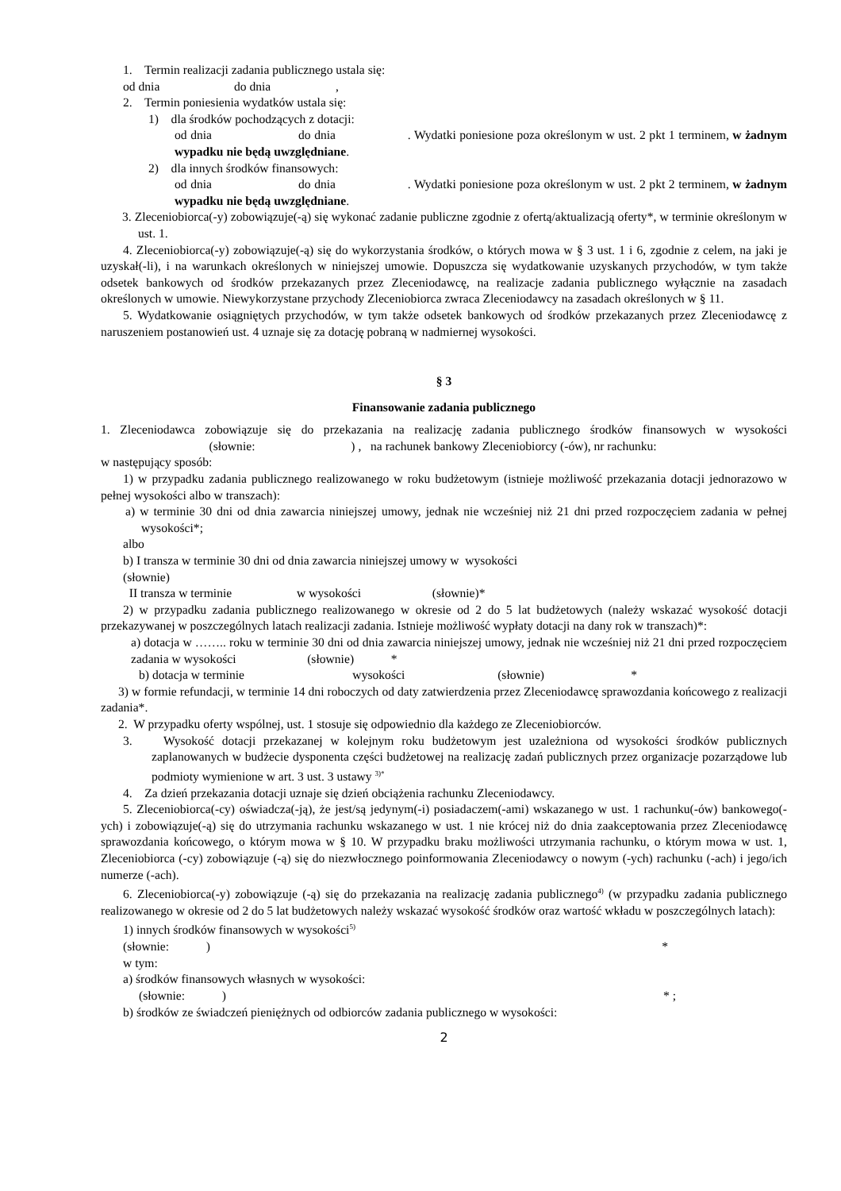1. Termin realizacji zadania publicznego ustala się:
od dnia do dnia ,
2. Termin poniesienia wydatków ustala się:
1) dla środków pochodzących z dotacji:
od dnia do dnia . Wydatki poniesione poza określonym w ust. 2 pkt 1 terminem, w żadnym wypadku nie będą uwzględniane.
2) dla innych środków finansowych:
od dnia do dnia . Wydatki poniesione poza określonym w ust. 2 pkt 2 terminem, w żadnym wypadku nie będą uwzględniane.
3. Zleceniobiorca(-y) zobowiązuje(-ą) się wykonać zadanie publiczne zgodnie z ofertą/aktualizacją oferty*, w terminie określonym w ust. 1.
4. Zleceniobiorca(-y) zobowiązuje(-ą) się do wykorzystania środków, o których mowa w § 3 ust. 1 i 6, zgodnie z celem, na jaki je uzyskał(-li), i na warunkach określonych w niniejszej umowie. Dopuszcza się wydatkowanie uzyskanych przychodów, w tym także odsetek bankowych od środków przekazanych przez Zleceniodawcę, na realizacje zadania publicznego wyłącznie na zasadach określonych w umowie. Niewykorzystane przychody Zleceniobiorca zwraca Zleceniodawcy na zasadach określonych w § 11.
5. Wydatkowanie osiągniętych przychodów, w tym także odsetek bankowych od środków przekazanych przez Zleceniodawcę z naruszeniem postanowień ust. 4 uznaje się za dotację pobraną w nadmiernej wysokości.
§ 3
Finansowanie zadania publicznego
1. Zleceniodawca zobowiązuje się do przekazania na realizację zadania publicznego środków finansowych w wysokości (słownie: ) , na rachunek bankowy Zleceniobiorcy (-ów), nr rachunku:
w następujący sposób:
1) w przypadku zadania publicznego realizowanego w roku budżetowym (istnieje możliwość przekazania dotacji jednorazowo w pełnej wysokości albo w transzach):
a) w terminie 30 dni od dnia zawarcia niniejszej umowy, jednak nie wcześniej niż 21 dni przed rozpoczęciem zadania w pełnej wysokości*;
albo
b) I transza w terminie 30 dni od dnia zawarcia niniejszej umowy w wysokości
(słownie)
II transza w terminie w wysokości (słownie)*
2) w przypadku zadania publicznego realizowanego w okresie od 2 do 5 lat budżetowych (należy wskazać wysokość dotacji przekazywanej w poszczególnych latach realizacji zadania. Istnieje możliwość wypłaty dotacji na dany rok w transzach)*:
a) dotacja w …….. roku w terminie 30 dni od dnia zawarcia niniejszej umowy, jednak nie wcześniej niż 21 dni przed rozpoczęciem zadania w wysokości (słownie) *
b) dotacja w terminie wysokości (słownie) *
3) w formie refundacji, w terminie 14 dni roboczych od daty zatwierdzenia przez Zleceniodawcę sprawozdania końcowego z realizacji zadania*.
2. W przypadku oferty wspólnej, ust. 1 stosuje się odpowiednio dla każdego ze Zleceniobiorców.
3. Wysokość dotacji przekazanej w kolejnym roku budżetowym jest uzależniona od wysokości środków publicznych zaplanowanych w budżecie dysponenta części budżetowej na realizację zadań publicznych przez organizacje pozarządowe lub podmioty wymienione w art. 3 ust. 3 ustawy <sup>3)*</sup>
4. Za dzień przekazania dotacji uznaje się dzień obciążenia rachunku Zleceniodawcy.
5. Zleceniobiorca(-cy) oświadcza(-ją), że jest/są jedynym(-i) posiadaczem(-ami) wskazanego w ust. 1 rachunku(-ów) bankowego(-ych) i zobowiązuje(-ą) się do utrzymania rachunku wskazanego w ust. 1 nie krócej niż do dnia zaakceptowania przez Zleceniodawcę sprawozdania końcowego, o którym mowa w § 10. W przypadku braku możliwości utrzymania rachunku, o którym mowa w ust. 1, Zleceniobiorca (-cy) zobowiązuje (-ą) się do niezwłocznego poinformowania Zleceniodawcy o nowym (-ych) rachunku (-ach) i jego/ich numerze (-ach).
6. Zleceniobiorca(-y) zobowiązuje (-ą) się do przekazania na realizację zadania publicznego<sup>4)</sup> (w przypadku zadania publicznego realizowanego w okresie od 2 do 5 lat budżetowych należy wskazać wysokość środków oraz wartość wkładu w poszczególnych latach):
1) innych środków finansowych w wysokości<sup>5)</sup>
(słownie: ) *
w tym:
a) środków finansowych własnych w wysokości:
(słownie: ) * ;
b) środków ze świadczeń pieniężnych od odbiorców zadania publicznego w wysokości:
2